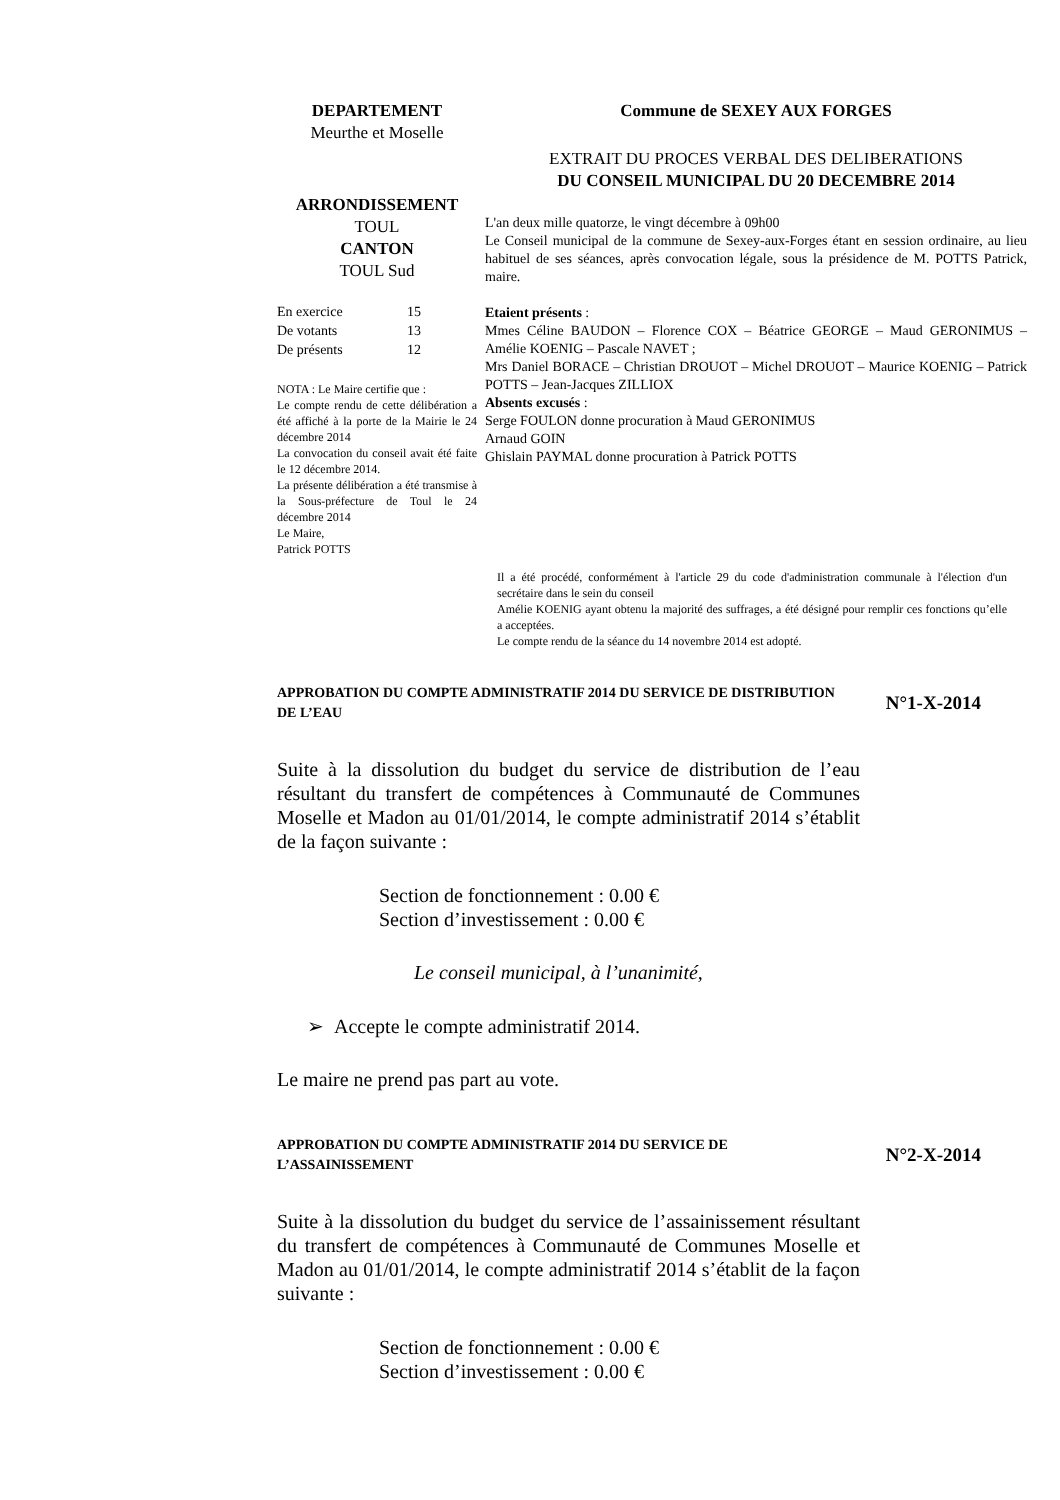DEPARTEMENT
Meurthe et Moselle
ARRONDISSEMENT
TOUL
CANTON
TOUL Sud
| En exercice | 15 |
| De votants | 13 |
| De présents | 12 |
NOTA : Le Maire certifie que :
Le compte rendu de cette délibération a été affiché à la porte de la Mairie le 24 décembre 2014
La convocation du conseil avait été faite le 12 décembre 2014.
La présente délibération a été transmise à la Sous-préfecture de Toul le 24 décembre 2014
Le Maire,
Patrick POTTS
Commune de SEXEY AUX FORGES
EXTRAIT DU PROCES VERBAL DES DELIBERATIONS
DU CONSEIL MUNICIPAL DU 20 DECEMBRE 2014
L'an deux mille quatorze, le vingt décembre à 09h00
Le Conseil municipal de la commune de Sexey-aux-Forges étant en session ordinaire, au lieu habituel de ses séances, après convocation légale, sous la présidence de M. POTTS Patrick, maire.
Etaient présents :
Mmes Céline BAUDON – Florence COX – Béatrice GEORGE – Maud GERONIMUS – Amélie KOENIG – Pascale NAVET ;
Mrs Daniel BORACE – Christian DROUOT – Michel DROUOT – Maurice KOENIG – Patrick POTTS – Jean-Jacques ZILLIOX
Absents excusés :
Serge FOULON donne procuration à Maud GERONIMUS
Arnaud GOIN
Ghislain PAYMAL donne procuration à Patrick POTTS
Il a été procédé, conformément à l'article 29 du code d'administration communale à l'élection d'un secrétaire dans le sein du conseil
Amélie KOENIG ayant obtenu la majorité des suffrages, a été désigné pour remplir ces fonctions qu’elle a acceptées.
Le compte rendu de la séance du 14 novembre 2014 est adopté.
APPROBATION DU COMPTE ADMINISTRATIF 2014 DU SERVICE DE DISTRIBUTION DE L’EAU
N°1-X-2014
Suite à la dissolution du budget du service de distribution de l’eau résultant du transfert de compétences à Communauté de Communes Moselle et Madon au 01/01/2014, le compte administratif 2014 s’établit de la façon suivante :
Section de fonctionnement : 0.00 €
Section d’investissement : 0.00 €
Le conseil municipal, à l’unanimité,
➢ Accepte le compte administratif 2014.
Le maire ne prend pas part au vote.
APPROBATION DU COMPTE ADMINISTRATIF 2014 DU SERVICE DE L’ASSAINISSEMENT
N°2-X-2014
Suite à la dissolution du budget du service de l’assainissement résultant du transfert de compétences à Communauté de Communes Moselle et Madon au 01/01/2014, le compte administratif 2014 s’établit de la façon suivante :
Section de fonctionnement : 0.00 €
Section d’investissement : 0.00 €